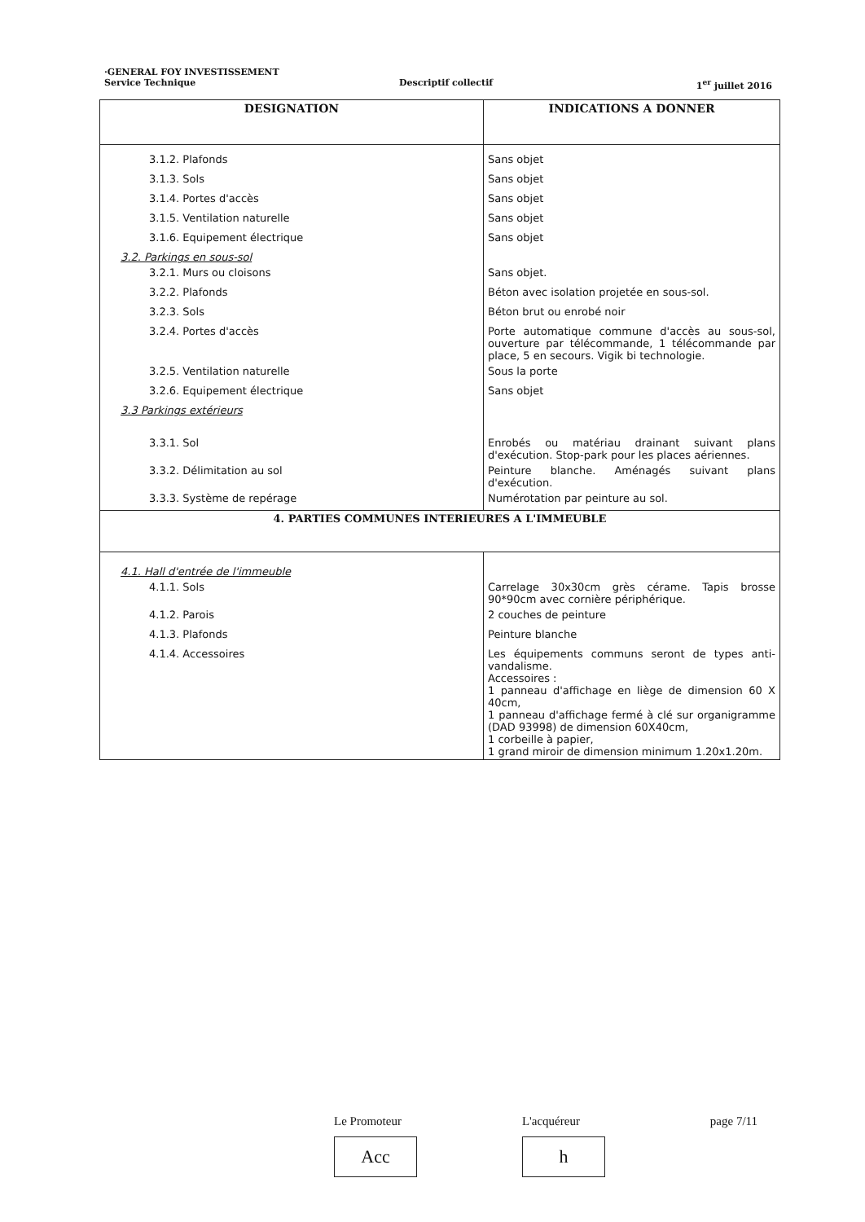·GENERAL FOY INVESTISSEMENT
Service Technique Descriptif collectif 1<sup>er</sup> juillet 2016
| DESIGNATION | INDICATIONS A DONNER |
| --- | --- |
| 3.1.2. Plafonds | Sans objet |
| 3.1.3. Sols | Sans objet |
| 3.1.4. Portes d'accès | Sans objet |
| 3.1.5. Ventilation naturelle | Sans objet |
| 3.1.6. Equipement électrique | Sans objet |
| 3.2. Parkings en sous-sol | |
| 3.2.1. Murs ou cloisons | Sans objet. |
| 3.2.2. Plafonds | Béton avec isolation projetée en sous-sol. |
| 3.2.3. Sols | Béton brut ou enrobé noir |
| 3.2.4. Portes d'accès | Porte automatique commune d'accès au sous-sol, ouverture par télécommande, 1 télécommande par place, 5 en secours. Vigik bi technologie. |
| 3.2.5. Ventilation naturelle | Sous la porte |
| 3.2.6. Equipement électrique | Sans objet |
| 3.3 Parkings extérieurs | |
| 3.3.1. Sol | Enrobés ou matériau drainant suivant plans d'exécution. Stop-park pour les places aériennes. |
| 3.3.2. Délimitation au sol | Peinture blanche. Aménagés suivant plans d'exécution. |
| 3.3.3. Système de repérage | Numérotation par peinture au sol. |
| 4. PARTIES COMMUNES INTERIEURES A L'IMMEUBLE | |
| 4.1. Hall d'entrée de l'immeuble | |
| 4.1.1. Sols | Carrelage 30x30cm grès cérame. Tapis brosse 90*90cm avec cornière périphérique. |
| 4.1.2. Parois | 2 couches de peinture |
| 4.1.3. Plafonds | Peinture blanche |
| 4.1.4. Accessoires | Les équipements communs seront de types anti-vandalisme. Accessoires : 1 panneau d'affichage en liège de dimension 60 X 40cm, 1 panneau d'affichage fermé à clé sur organigramme (DAD 93998) de dimension 60X40cm, 1 corbeille à papier, 1 grand miroir de dimension minimum 1.20x1.20m. |
Le Promoteur
Acc
L'acquéreur
h
page 7/11